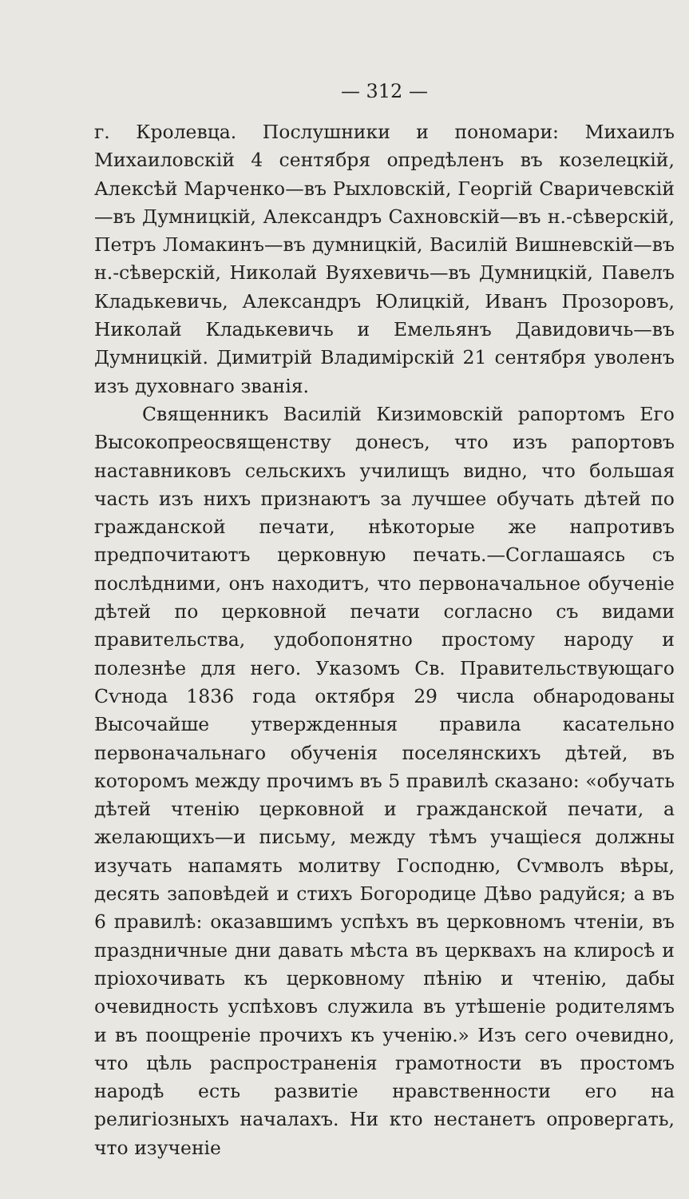— 312 —
г. Кролевца. Послушники и пономари: Михаилъ Михаиловскій 4 сентября опредѣленъ въ козелецкій, Алексѣй Марченко—въ Рыхловскій, Георгій Сваричевскій—въ Думницкій, Александръ Сахновскій—въ н.-сѣверскій, Петръ Ломакинъ—въ думницкій, Василій Вишневскій—въ н.-сѣверскій, Николай Вуяхевичь—въ Думницкій, Павелъ Кладькевичь, Александръ Юлицкій, Иванъ Прозоровъ, Николай Кладькевичь и Емельянъ Давидовичь—въ Думницкій. Димитрій Владимірскій 21 сентября уволенъ изъ духовнаго званія.
Священникъ Василій Кизимовскій рапортомъ Его Высокопреосвященству донесъ, что изъ рапортовъ наставниковъ сельскихъ училищъ видно, что большая часть изъ нихъ признаютъ за лучшее обучать дѣтей по гражданской печати, нѣкоторые же напротивъ предпочитаютъ церковную печать.—Соглашаясь съ послѣдними, онъ находитъ, что первоначальное обученіе дѣтей по церковной печати согласно съ видами правительства, удобопонятно простому народу и полезнѣе для него. Указомъ Св. Правительствующаго Сѵнода 1836 года октября 29 числа обнародованы Высочайше утвержденныя правила касательно первоначальнаго обученія поселянскихъ дѣтей, въ которомъ между прочимъ въ 5 правилѣ сказано: «обучать дѣтей чтенію церковной и гражданской печати, а желающихъ—и письму, между тѣмъ учащіеся должны изучать напамять молитву Господню, Сѵмволъ вѣры, десять заповѣдей и стихъ Богородице Дѣво радуйся; а въ 6 правилѣ: оказавшимъ успѣхъ въ церковномъ чтеніи, въ праздничные дни давать мѣста въ церквахъ на клиросѣ и пріохочивать къ церковному пѣнію и чтенію, дабы очевидность успѣховъ служила въ утѣшеніе родителямъ и въ поощреніе прочихъ къ ученію.» Изъ сего очевидно, что цѣль распространенія грамотности въ простомъ народѣ есть развитіе нравственности его на религіозныхъ началахъ. Ни кто нестанетъ опровергать, что изученіе